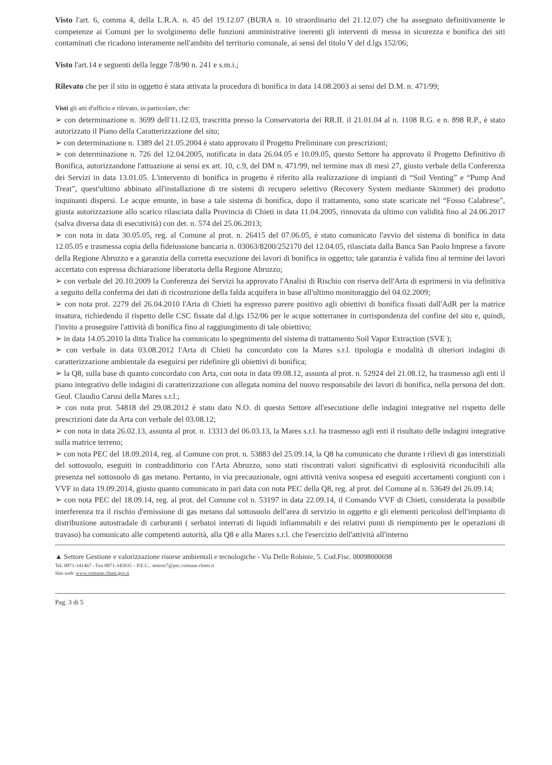Visto l'art. 6, comma 4, della L.R.A. n. 45 del 19.12.07 (BURA n. 10 straordinario del 21.12.07) che ha assegnato definitivamente le competenze ai Comuni per lo svolgimento delle funzioni amministrative inerenti gli interventi di messa in sicurezza e bonifica dei siti contaminati che ricadono interamente nell'ambito del territorio comunale, ai sensi del titolo V del d.lgs 152/06;
Visto l'art.14 e seguenti della legge 7/8/90 n. 241 e s.m.i.;
Rilevato che per il sito in oggetto è stata attivata la procedura di bonifica in data 14.08.2003 ai sensi del D.M. n. 471/99;
Visti gli atti d'ufficio e rilevato, in particolare, che:
➢ con determinazione n. 3699 dell'11.12.03, trascritta presso la Conservatoria dei RR.II. il 21.01.04 al n. 1108 R.G. e n. 898 R.P., è stato autorizzato il Piano della Caratterizzazione del sito;
➢ con determinazione n. 1389 del 21.05.2004 è stato approvato il Progetto Preliminare con prescrizioni;
➢ con determinazione n. 726 del 12.04.2005, notificata in data 26.04.05 e 10.09.05, questo Settore ha approvato il Progetto Definitivo di Bonifica, autorizzandone l'attuazione ai sensi ex art. 10, c.9, del DM n. 471/99, nel termine max di mesi 27, giusto verbale della Conferenza dei Servizi in data 13.01.05. L'intervento di bonifica in progetto è riferito alla realizzazione di impianti di “Soil Venting” e “Pump And Treat”, quest'ultimo abbinato all'installazione di tre sistemi di recupero selettivo (Recovery System mediante Skimmer) dei prodotto inquinanti dispersi. Le acque emunte, in base a tale sistema di bonifica, dopo il trattamento, sono state scaricate nel “Fosso Calabrese”, giusta autorizzazione allo scarico rilasciata dalla Provincia di Chieti in data 11.04.2005, rinnovata da ultimo con validità fino al 24.06.2017 (salva diversa data di esecutività) con det. n. 574 del 25.06.2013;
➢ con nota in data 30.05.05, reg. al Comune al prot. n. 26415 del 07.06.05, è stato comunicato l'avvio del sistema di bonifica in data 12.05.05 e trasmessa copia della fideiussione bancaria n. 03063/8200/252170 del 12.04.05, rilasciata dalla Banca San Paolo Imprese a favore della Regione Abruzzo e a garanzia della corretta esecuzione dei lavori di bonifica in oggetto; tale garanzia è valida fino al termine dei lavori accertato con espressa dichiarazione liberatoria della Regione Abruzzo;
➢ con verbale del 20.10.2009 la Conferenza dei Servizi ha approvato l'Analisi di Rischio con riserva dell'Arta di esprimersi in via definitiva a seguito della conferma dei dati di ricostruzione della falda acquifera in base all'ultimo monitoraggio del 04.02.2009;
➢ con nota prot. 2279 del 26.04.2010 l'Arta di Chieti ha espresso parere positivo agli obiettivi di bonifica fissati dall'AdR per la matrice insatura, richiedendo il rispetto delle CSC fissate dal d.lgs 152/06 per le acque sotterranee in corrispondenza del confine del sito e, quindi, l'invito a proseguire l'attività di bonifica fino al raggiungimento di tale obiettivo;
➢ in data 14.05.2010 la ditta Tralice ha comunicato lo spegnimento del sistema di trattamento Soil Vapor Extraction (SVE );
➢ con verbale in data 03.08.2012 l'Arta di Chieti ha concordato con la Mares s.r.l. tipologia e modalità di ulteriori indagini di caratterizzazione ambientale da eseguirsi per ridefinire gli obiettivi di bonifica;
➢ la Q8, sulla base di quanto concordato con Arta, con nota in data 09.08.12, assunta al prot. n. 52924 del 21.08.12, ha trasmesso agli enti il piano integrativo delle indagini di caratterizzazione con allegata nomina del nuovo responsabile dei lavori di bonifica, nella persona del dott. Geol. Claudio Carusi della Mares s.r.l.;
➢ con nota prot. 54818 del 29.08.2012 è stato dato N.O. di questo Settore all'esecuzione delle indagini integrative nel rispetto delle prescrizioni date da Arta con verbale del 03.08.12;
➢ con nota in data 26.02.13, assunta al prot. n. 13313 del 06.03.13, la Mares s.r.l. ha trasmesso agli enti il risultato delle indagini integrative sulla matrice terreno;
➢ con nota PEC del 18.09.2014, reg. al Comune con prot. n. 53883 del 25.09.14, la Q8 ha comunicato che durante i rilievi di gas interstiziali del sottosuolo, eseguiti in contraddittorio con l'Arta Abruzzo, sono stati riscontrati valori significativi di esplosività riconducibili alla presenza nel sottosuolo di gas metano. Pertanto, in via precauzionale, ogni attività veniva sospesa ed eseguiti accertamenti congiunti con i VVF in data 19.09.2014, giusto quanto comunicato in pari data con nota PEC della Q8, reg. al prot. del Comune al n. 53649 del 26.09.14;
➢ con nota PEC del 18.09.14, reg. al prot. del Comune col n. 53197 in data 22.09.14, il Comando VVF di Chieti, considerata la possibile interferenza tra il rischio d'emissione di gas metano dal sottosuolo dell'area di servizio in oggetto e gli elementi pericolosi dell'impianto di distribuzione autostradale di carburanti ( serbatoi interrati di liquidi infiammabili e dei relativi punti di riempimento per le operazioni di travaso) ha comunicato alle competenti autorità, alla Q8 e alla Mares s.r.l. che l'esercizio dell'attività all'interno
▲ Settore Gestione e valorizzazione risorse ambientali e tecnologiche - Via Delle Robinie, 5. Cod.Fisc. 00098000698
Tel. 0871-341467 - Fax 0871-345035 – P.E.C.: settore7@pec.comune.chieti.it
Sito web: www.comune.chieti.gov.it
Pag. 3 di 5